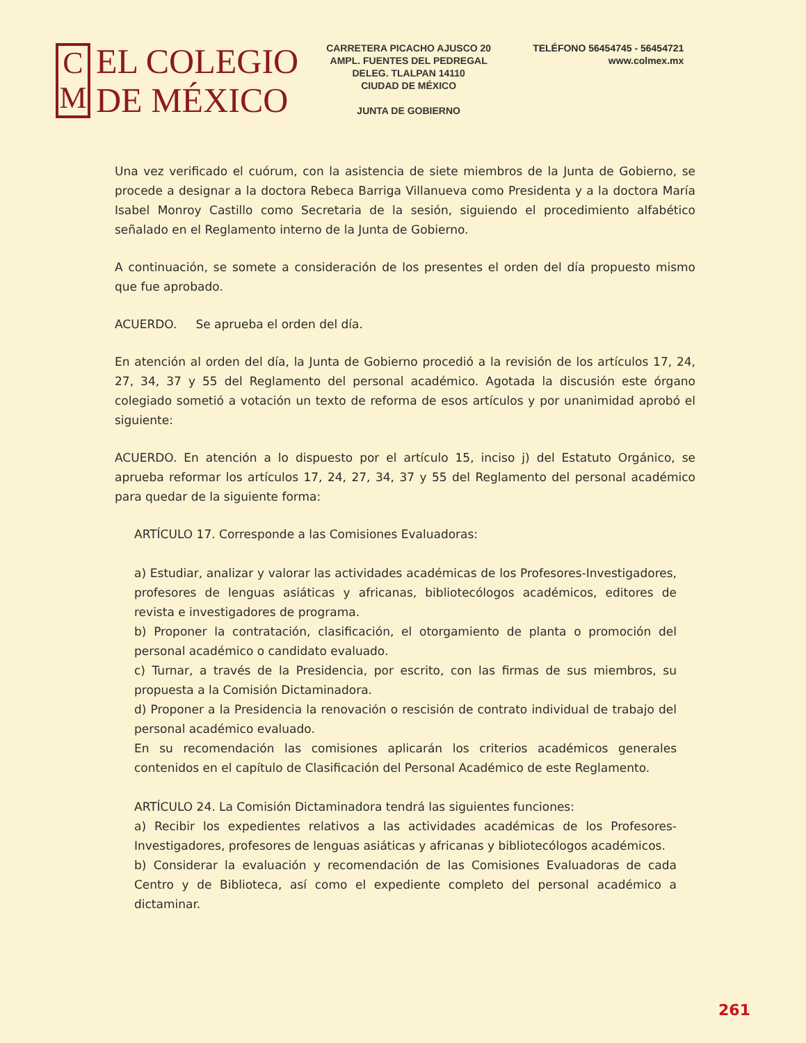C
M
EL COLEGIO
DE MÉXICO
CARRETERA PICACHO AJUSCO 20
AMPL. FUENTES DEL PEDREGAL
DELEG. TLALPAN 14110
CIUDAD DE MÉXICO
JUNTA DE GOBIERNO
TELÉFONO 56454745 - 56454721
www.colmex.mx
Una vez verificado el cuórum, con la asistencia de siete miembros de la Junta de Gobierno, se procede a designar a la doctora Rebeca Barriga Villanueva como Presidenta y a la doctora María Isabel Monroy Castillo como Secretaria de la sesión, siguiendo el procedimiento alfabético señalado en el Reglamento interno de la Junta de Gobierno.
A continuación, se somete a consideración de los presentes el orden del día propuesto mismo que fue aprobado.
ACUERDO. Se aprueba el orden del día.
En atención al orden del día, la Junta de Gobierno procedió a la revisión de los artículos 17, 24, 27, 34, 37 y 55 del Reglamento del personal académico. Agotada la discusión este órgano colegiado sometió a votación un texto de reforma de esos artículos y por unanimidad aprobó el siguiente:
ACUERDO. En atención a lo dispuesto por el artículo 15, inciso j) del Estatuto Orgánico, se aprueba reformar los artículos 17, 24, 27, 34, 37 y 55 del Reglamento del personal académico para quedar de la siguiente forma:
ARTÍCULO 17. Corresponde a las Comisiones Evaluadoras:
a) Estudiar, analizar y valorar las actividades académicas de los Profesores-Investigadores, profesores de lenguas asiáticas y africanas, bibliotecólogos académicos, editores de revista e investigadores de programa.
b) Proponer la contratación, clasificación, el otorgamiento de planta o promoción del personal académico o candidato evaluado.
c) Turnar, a través de la Presidencia, por escrito, con las firmas de sus miembros, su propuesta a la Comisión Dictaminadora.
d) Proponer a la Presidencia la renovación o rescisión de contrato individual de trabajo del personal académico evaluado.
En su recomendación las comisiones aplicarán los criterios académicos generales contenidos en el capítulo de Clasificación del Personal Académico de este Reglamento.
ARTÍCULO 24. La Comisión Dictaminadora tendrá las siguientes funciones:
a) Recibir los expedientes relativos a las actividades académicas de los Profesores-Investigadores, profesores de lenguas asiáticas y africanas y bibliotecólogos académicos.
b) Considerar la evaluación y recomendación de las Comisiones Evaluadoras de cada Centro y de Biblioteca, así como el expediente completo del personal académico a dictaminar.
261